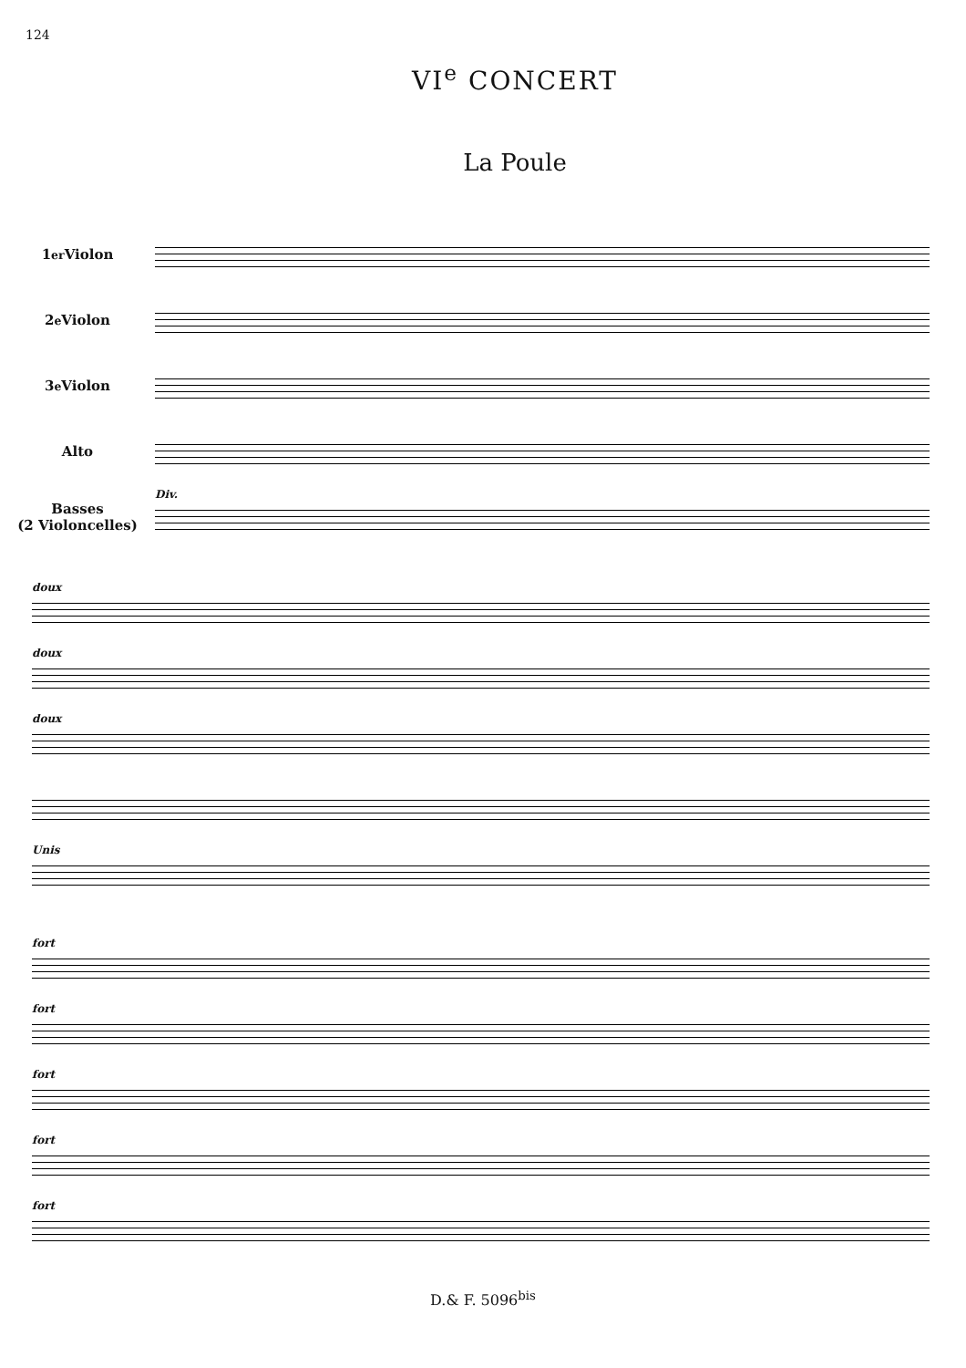124
VI<sup>e</sup> CONCERT
La Poule
1<sup>er</sup> Violon
2<sup>e</sup> Violon
3<sup>e</sup> Violon
Alto
Basses
(2 Violoncelles)
Div.
doux
doux
doux
Unis
fort
fort
fort
fort
fort
D.& F. 5096<sup>bis</sup>